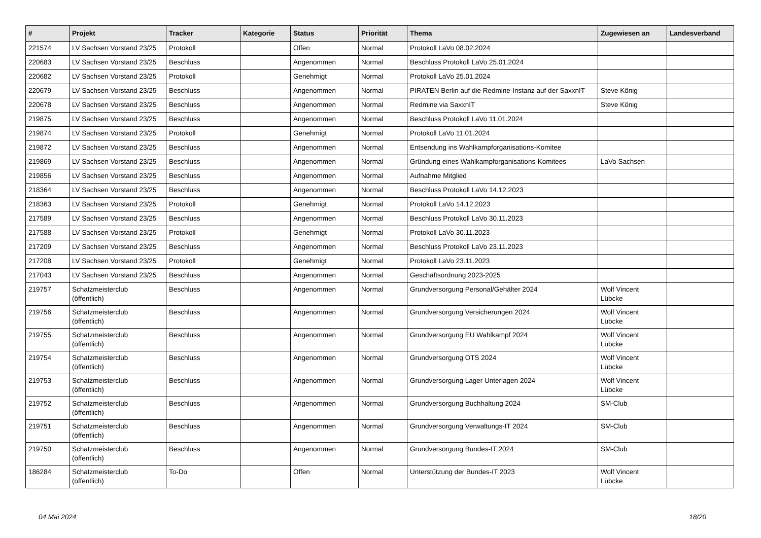| # | Projekt | Tracker | Kategorie | Status | Priorität | Thema | Zugewiesen an | Landesverband |
| --- | --- | --- | --- | --- | --- | --- | --- | --- |
| 221574 | LV Sachsen Vorstand 23/25 | Protokoll | | Offen | Normal | Protokoll LaVo 08.02.2024 | | |
| 220683 | LV Sachsen Vorstand 23/25 | Beschluss | | Angenommen | Normal | Beschluss Protokoll LaVo 25.01.2024 | | |
| 220682 | LV Sachsen Vorstand 23/25 | Protokoll | | Genehmigt | Normal | Protokoll LaVo 25.01.2024 | | |
| 220679 | LV Sachsen Vorstand 23/25 | Beschluss | | Angenommen | Normal | PIRATEN Berlin auf die Redmine-Instanz auf der SaxxnIT | Steve König | |
| 220678 | LV Sachsen Vorstand 23/25 | Beschluss | | Angenommen | Normal | Redmine via SaxxnIT | Steve König | |
| 219875 | LV Sachsen Vorstand 23/25 | Beschluss | | Angenommen | Normal | Beschluss Protokoll LaVo 11.01.2024 | | |
| 219874 | LV Sachsen Vorstand 23/25 | Protokoll | | Genehmigt | Normal | Protokoll LaVo 11.01.2024 | | |
| 219872 | LV Sachsen Vorstand 23/25 | Beschluss | | Angenommen | Normal | Entsendung ins Wahlkampforganisations-Komitee | | |
| 219869 | LV Sachsen Vorstand 23/25 | Beschluss | | Angenommen | Normal | Gründung eines Wahlkampforganisations-Komitees | LaVo Sachsen | |
| 219856 | LV Sachsen Vorstand 23/25 | Beschluss | | Angenommen | Normal | Aufnahme Mitglied | | |
| 218364 | LV Sachsen Vorstand 23/25 | Beschluss | | Angenommen | Normal | Beschluss Protokoll LaVo 14.12.2023 | | |
| 218363 | LV Sachsen Vorstand 23/25 | Protokoll | | Genehmigt | Normal | Protokoll LaVo 14.12.2023 | | |
| 217589 | LV Sachsen Vorstand 23/25 | Beschluss | | Angenommen | Normal | Beschluss Protokoll LaVo 30.11.2023 | | |
| 217588 | LV Sachsen Vorstand 23/25 | Protokoll | | Genehmigt | Normal | Protokoll LaVo 30.11.2023 | | |
| 217209 | LV Sachsen Vorstand 23/25 | Beschluss | | Angenommen | Normal | Beschluss Protokoll LaVo 23.11.2023 | | |
| 217208 | LV Sachsen Vorstand 23/25 | Protokoll | | Genehmigt | Normal | Protokoll LaVo 23.11.2023 | | |
| 217043 | LV Sachsen Vorstand 23/25 | Beschluss | | Angenommen | Normal | Geschäftsordnung 2023-2025 | | |
| 219757 | Schatzmeisterclub (öffentlich) | Beschluss | | Angenommen | Normal | Grundversorgung Personal/Gehälter 2024 | Wolf Vincent Lübcke | |
| 219756 | Schatzmeisterclub (öffentlich) | Beschluss | | Angenommen | Normal | Grundversorgung Versicherungen 2024 | Wolf Vincent Lübcke | |
| 219755 | Schatzmeisterclub (öffentlich) | Beschluss | | Angenommen | Normal | Grundversorgung EU Wahlkampf 2024 | Wolf Vincent Lübcke | |
| 219754 | Schatzmeisterclub (öffentlich) | Beschluss | | Angenommen | Normal | Grundversorgung OTS 2024 | Wolf Vincent Lübcke | |
| 219753 | Schatzmeisterclub (öffentlich) | Beschluss | | Angenommen | Normal | Grundversorgung Lager Unterlagen 2024 | Wolf Vincent Lübcke | |
| 219752 | Schatzmeisterclub (öffentlich) | Beschluss | | Angenommen | Normal | Grundversorgung Buchhaltung 2024 | SM-Club | |
| 219751 | Schatzmeisterclub (öffentlich) | Beschluss | | Angenommen | Normal | Grundversorgung Verwaltungs-IT 2024 | SM-Club | |
| 219750 | Schatzmeisterclub (öffentlich) | Beschluss | | Angenommen | Normal | Grundversorgung Bundes-IT 2024 | SM-Club | |
| 186284 | Schatzmeisterclub (öffentlich) | To-Do | | Offen | Normal | Unterstützung der Bundes-IT 2023 | Wolf Vincent Lübcke | |
04 Mai 2024 18/20